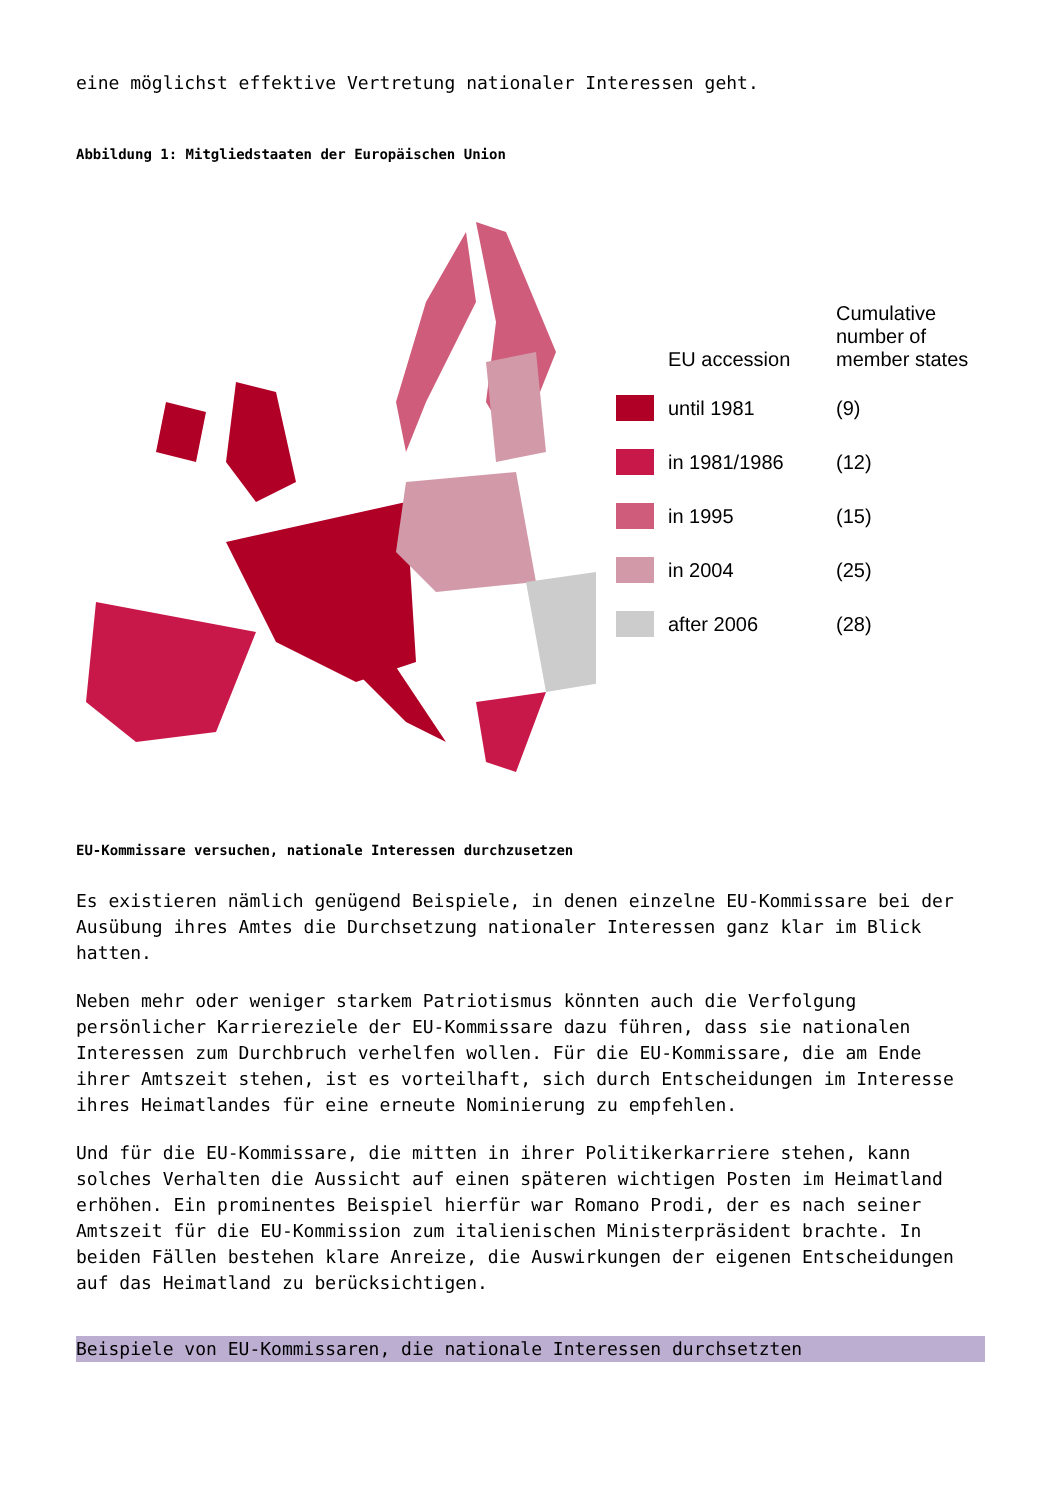eine möglichst effektive Vertretung nationaler Interessen geht.
Abbildung 1: Mitgliedstaaten der Europäischen Union
EU accession
Cumulative
number of
member states
until 1981 (9)
in 1981/1986 (12)
in 1995 (15)
in 2004 (25)
after 2006 (28)
EU-Kommissare versuchen, nationale Interessen durchzusetzen
Es existieren nämlich genügend Beispiele, in denen einzelne EU-Kommissare bei der Ausübung ihres Amtes die Durchsetzung nationaler Interessen ganz klar im Blick hatten.
Neben mehr oder weniger starkem Patriotismus könnten auch die Verfolgung persönlicher Karriereziele der EU-Kommissare dazu führen, dass sie nationalen Interessen zum Durchbruch verhelfen wollen. Für die EU-Kommissare, die am Ende ihrer Amtszeit stehen, ist es vorteilhaft, sich durch Entscheidungen im Interesse ihres Heimatlandes für eine erneute Nominierung zu empfehlen.
Und für die EU-Kommissare, die mitten in ihrer Politikerkarriere stehen, kann solches Verhalten die Aussicht auf einen späteren wichtigen Posten im Heimatland erhöhen. Ein prominentes Beispiel hierfür war Romano Prodi, der es nach seiner Amtszeit für die EU-Kommission zum italienischen Ministerpräsident brachte. In beiden Fällen bestehen klare Anreize, die Auswirkungen der eigenen Entscheidungen auf das Heimatland zu berücksichtigen.
Beispiele von EU-Kommissaren, die nationale Interessen durchsetzten